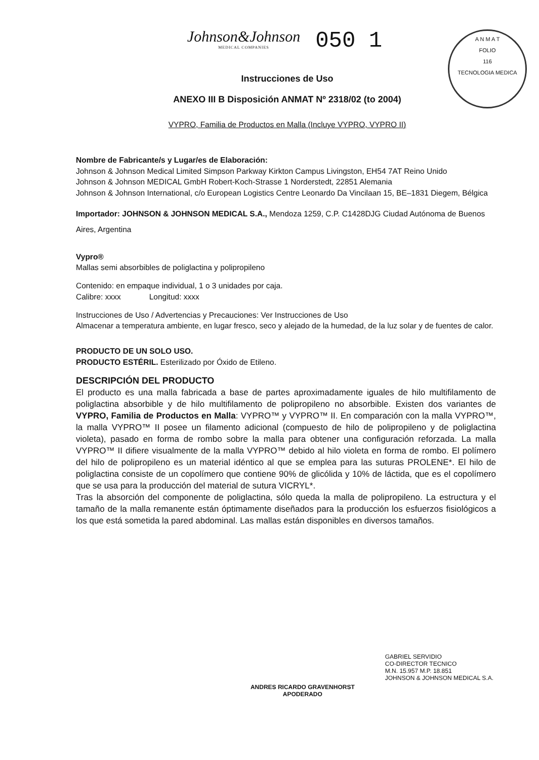Johnson&Johnson
MEDICAL COMPANIES
050 1
A N M A T
FOLIO
116
TECNOLOGIA MEDICA
Instrucciones de Uso
ANEXO III B Disposición ANMAT Nº 2318/02 (to 2004)
VYPRO, Familia de Productos en Malla (Incluye VYPRO, VYPRO II)
Nombre de Fabricante/s y Lugar/es de Elaboración:
Johnson & Johnson Medical Limited Simpson Parkway Kirkton Campus Livingston, EH54 7AT Reino Unido
Johnson & Johnson MEDICAL GmbH Robert-Koch-Strasse 1 Norderstedt, 22851 Alemania
Johnson & Johnson International, c/o European Logistics Centre Leonardo Da Vincilaan 15, BE–1831 Diegem, Bélgica
Importador: JOHNSON & JOHNSON MEDICAL S.A., Mendoza 1259, C.P. C1428DJG Ciudad Autónoma de Buenos Aires, Argentina
Vypro®
Mallas semi absorbibles de poliglactina y polipropileno
Contenido: en empaque individual, 1 o 3 unidades por caja.
Calibre: xxxx Longitud: xxxx
Instrucciones de Uso / Advertencias y Precauciones: Ver Instrucciones de Uso
Almacenar a temperatura ambiente, en lugar fresco, seco y alejado de la humedad, de la luz solar y de fuentes de calor.
PRODUCTO DE UN SOLO USO.
PRODUCTO ESTÉRIL. Esterilizado por Óxido de Etileno.
DESCRIPCIÓN DEL PRODUCTO
El producto es una malla fabricada a base de partes aproximadamente iguales de hilo multifilamento de poliglactina absorbible y de hilo multifilamento de polipropileno no absorbible. Existen dos variantes de VYPRO, Familia de Productos en Malla: VYPRO™ y VYPRO™ II. En comparación con la malla VYPRO™, la malla VYPRO™ II posee un filamento adicional (compuesto de hilo de polipropileno y de poliglactina violeta), pasado en forma de rombo sobre la malla para obtener una configuración reforzada. La malla VYPRO™ II difiere visualmente de la malla VYPRO™ debido al hilo violeta en forma de rombo. El polímero del hilo de polipropileno es un material idéntico al que se emplea para las suturas PROLENE*. El hilo de poliglactina consiste de un copolímero que contiene 90% de glicólida y 10% de láctida, que es el copolímero que se usa para la producción del material de sutura VICRYL*.
Tras la absorción del componente de poliglactina, sólo queda la malla de polipropileno. La estructura y el tamaño de la malla remanente están óptimamente diseñados para la producción los esfuerzos fisiológicos a los que está sometida la pared abdominal. Las mallas están disponibles en diversos tamaños.
ANDRES RICARDO GRAVENHORST
APODERADO
GABRIEL SERVIDIO
CO-DIRECTOR TECNICO
M.N. 15.957 M.P. 18.851
JOHNSON & JOHNSON MEDICAL S.A.